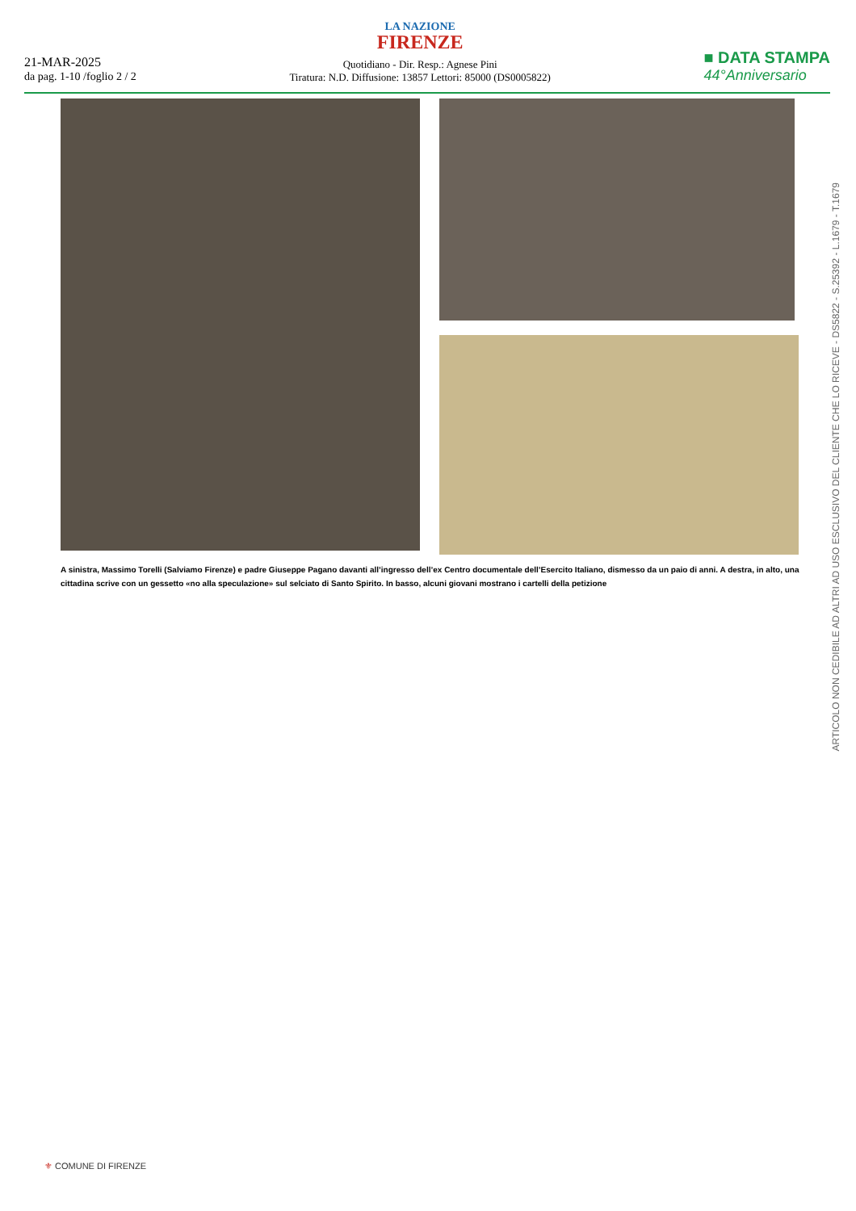21-MAR-2025
da pag. 1-10 /foglio 2 / 2
LA NAZIONE
FIRENZE
Quotidiano - Dir. Resp.: Agnese Pini
Tiratura: N.D. Diffusione: 13857 Lettori: 85000 (DS0005822)
■ DATA STAMPA
44°Anniversario
A sinistra, Massimo Torelli (Salviamo Firenze) e padre Giuseppe Pagano davanti all’ingresso dell’ex Centro documentale dell’Esercito Italiano, dismesso da un paio di anni. A destra, in alto, una cittadina scrive con un gessetto «no alla speculazione» sul selciato di Santo Spirito. In basso, alcuni giovani mostrano i cartelli della petizione
ARTICOLO NON CEDIBILE AD ALTRI AD USO ESCLUSIVO DEL CLIENTE CHE LO RICEVE - DS5822 - S.25392 - L.1679 - T.1679
⚜ COMUNE DI FIRENZE